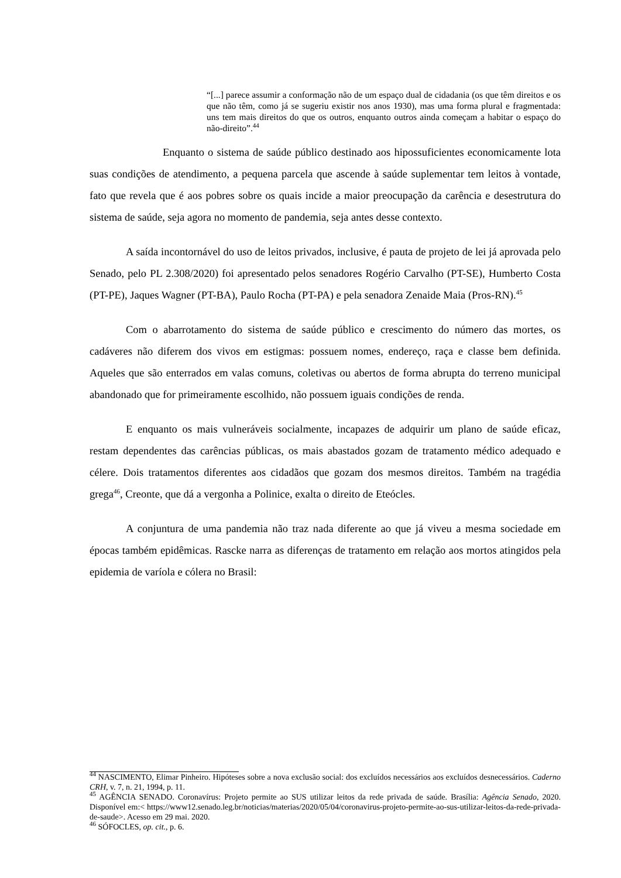“[...] parece assumir a conformação não de um espaço dual de cidadania (os que têm direitos e os que não têm, como já se sugeriu existir nos anos 1930), mas uma forma plural e fragmentada: uns tem mais direitos do que os outros, enquanto outros ainda começam a habitar o espaço do não-direito”.<sup>44</sup>
Enquanto o sistema de saúde público destinado aos hipossuficientes economicamente lota suas condições de atendimento, a pequena parcela que ascende à saúde suplementar tem leitos à vontade, fato que revela que é aos pobres sobre os quais incide a maior preocupação da carência e desestrutura do sistema de saúde, seja agora no momento de pandemia, seja antes desse contexto.
A saída incontornável do uso de leitos privados, inclusive, é pauta de projeto de lei já aprovada pelo Senado, pelo PL 2.308/2020) foi apresentado pelos senadores Rogério Carvalho (PT-SE), Humberto Costa (PT-PE), Jaques Wagner (PT-BA), Paulo Rocha (PT-PA) e pela senadora Zenaide Maia (Pros-RN).<sup>45</sup>
Com o abarrotamento do sistema de saúde público e crescimento do número das mortes, os cadáveres não diferem dos vivos em estigmas: possuem nomes, endereço, raça e classe bem definida. Aqueles que são enterrados em valas comuns, coletivas ou abertos de forma abrupta do terreno municipal abandonado que for primeiramente escolhido, não possuem iguais condições de renda.
E enquanto os mais vulneráveis socialmente, incapazes de adquirir um plano de saúde eficaz, restam dependentes das carências públicas, os mais abastados gozam de tratamento médico adequado e célere. Dois tratamentos diferentes aos cidadãos que gozam dos mesmos direitos. Também na tragédia grega<sup>46</sup>, Creonte, que dá a vergonha a Polinice, exalta o direito de Eteócles.
A conjuntura de uma pandemia não traz nada diferente ao que já viveu a mesma sociedade em épocas também epidêmicas. Rascke narra as diferenças de tratamento em relação aos mortos atingidos pela epidemia de varíola e cólera no Brasil:
<sup>44</sup> NASCIMENTO, Elimar Pinheiro. Hipóteses sobre a nova exclusão social: dos excluídos necessários aos excluídos desnecessários. Caderno CRH, v. 7, n. 21, 1994, p. 11.
<sup>45</sup> AGÊNCIA SENADO. Coronavírus: Projeto permite ao SUS utilizar leitos da rede privada de saúde. Brasília: Agência Senado, 2020. Disponível em:< https://www12.senado.leg.br/noticias/materias/2020/05/04/coronavirus-projeto-permite-ao-sus-utilizar-leitos-da-rede-privada-de-saude>. Acesso em 29 mai. 2020.
<sup>46</sup> SÓFOCLES, op. cit., p. 6.